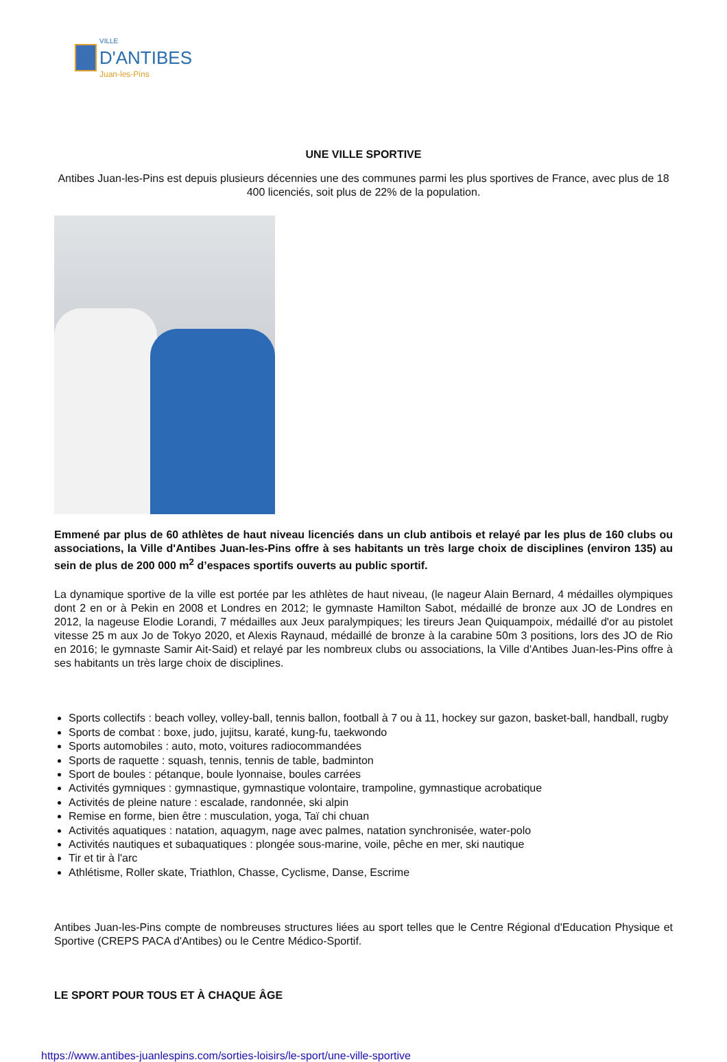VILLE
D'ANTIBES
Juan-les-Pins
UNE VILLE SPORTIVE
Antibes Juan-les-Pins est depuis plusieurs décennies une des communes parmi les plus sportives de France, avec plus de 18 400 licenciés, soit plus de 22% de la population.
Emmené par plus de 60 athlètes de haut niveau licenciés dans un club antibois et relayé par les plus de 160 clubs ou associations, la Ville d'Antibes Juan-les-Pins offre à ses habitants un très large choix de disciplines (environ 135) au sein de plus de 200 000 m<sup>2</sup> d’espaces sportifs ouverts au public sportif.
La dynamique sportive de la ville est portée par les athlètes de haut niveau, (le nageur Alain Bernard, 4 médailles olympiques dont 2 en or à Pekin en 2008 et Londres en 2012; le gymnaste Hamilton Sabot, médaillé de bronze aux JO de Londres en 2012, la nageuse Elodie Lorandi, 7 médailles aux Jeux paralympiques; les tireurs Jean Quiquampoix, médaillé d'or au pistolet vitesse 25 m aux Jo de Tokyo 2020, et Alexis Raynaud, médaillé de bronze à la carabine 50m 3 positions, lors des JO de Rio en 2016; le gymnaste Samir Ait-Said) et relayé par les nombreux clubs ou associations, la Ville d'Antibes Juan-les-Pins offre à ses habitants un très large choix de disciplines.
Sports collectifs : beach volley, volley-ball, tennis ballon, football à 7 ou à 11, hockey sur gazon, basket-ball, handball, rugby
Sports de combat : boxe, judo, jujitsu, karaté, kung-fu, taekwondo
Sports automobiles : auto, moto, voitures radiocommandées
Sports de raquette : squash, tennis, tennis de table, badminton
Sport de boules : pétanque, boule lyonnaise, boules carrées
Activités gymniques : gymnastique, gymnastique volontaire, trampoline, gymnastique acrobatique
Activités de pleine nature : escalade, randonnée, ski alpin
Remise en forme, bien être : musculation, yoga, Taï chi chuan
Activités aquatiques : natation, aquagym, nage avec palmes, natation synchronisée, water-polo
Activités nautiques et subaquatiques : plongée sous-marine, voile, pêche en mer, ski nautique
Tir et tir à l'arc
Athlétisme, Roller skate, Triathlon, Chasse, Cyclisme, Danse, Escrime
Antibes Juan-les-Pins compte de nombreuses structures liées au sport telles que le Centre Régional d'Education Physique et Sportive (CREPS PACA d'Antibes) ou le Centre Médico-Sportif.
LE SPORT POUR TOUS ET À CHAQUE ÂGE
https://www.antibes-juanlespins.com/sorties-loisirs/le-sport/une-ville-sportive